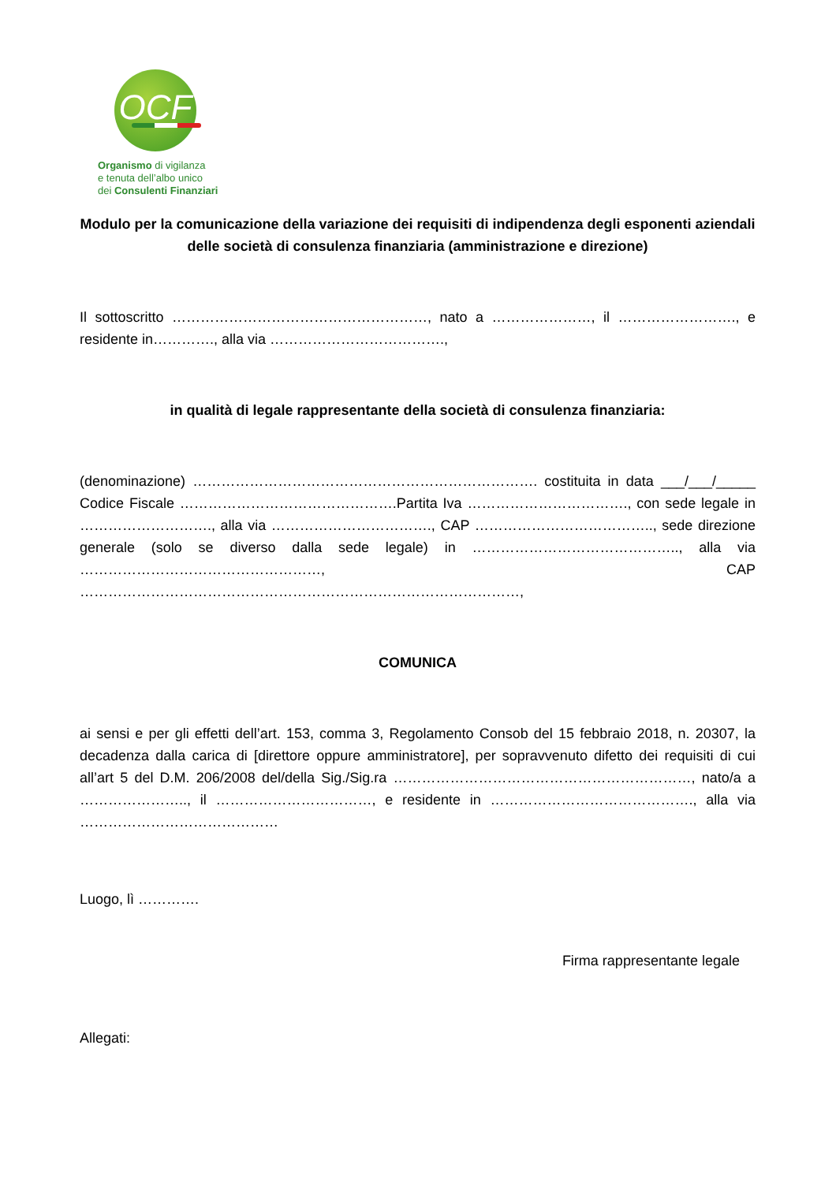OCF
Organismo di vigilanza
e tenuta dell’albo unico
dei Consulenti Finanziari
Modulo per la comunicazione della variazione dei requisiti di indipendenza degli esponenti aziendali delle società di consulenza finanziaria (amministrazione e direzione)
Il sottoscritto ………………………………………………, nato a …………………, il ……………………., e residente in…………., alla via ……………………………….,
in qualità di legale rappresentante della società di consulenza finanziaria:
(denominazione) ………………………………………………………………. costituita in data ___/___/_____ Codice Fiscale ……………………………………….Partita Iva ……………………………., con sede legale in ………………………., alla via ……………………………., CAP ……………………………….., sede direzione generale (solo se diverso dalla sede legale) in …………………………………….., alla via ……………………………………………, CAP …………………………………………………………………………………,
COMUNICA
ai sensi e per gli effetti dell’art. 153, comma 3, Regolamento Consob del 15 febbraio 2018, n. 20307, la decadenza dalla carica di [direttore oppure amministratore], per sopravvenuto difetto dei requisiti di cui all’art 5 del D.M. 206/2008 del/della Sig./Sig.ra ………………………………………………………, nato/a a ………………….., il ……………………………, e residente in ……………………………………., alla via ……………………………………
Luogo, lì ………….
Firma rappresentante legale
Allegati: